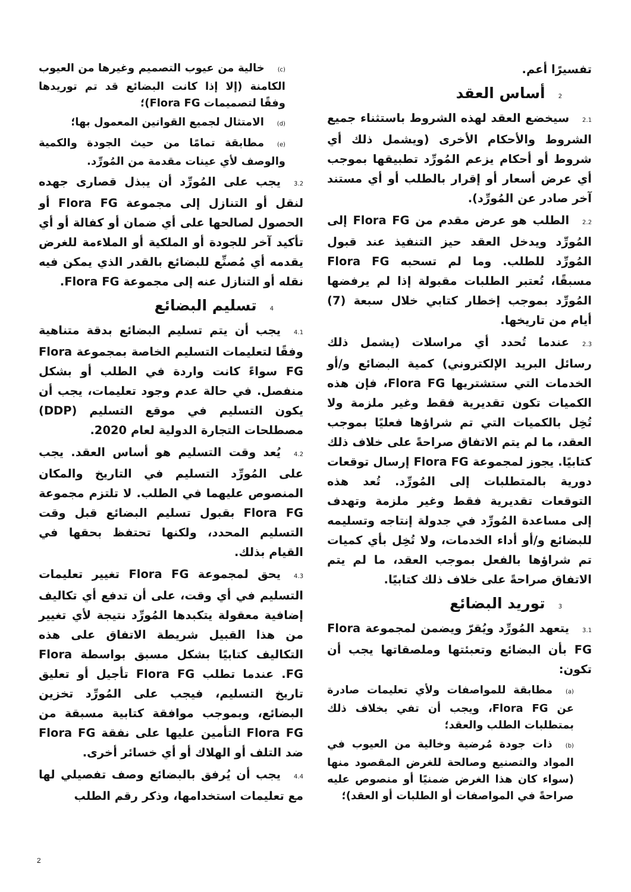(c) خالية من عيوب التصميم وغيرها من العيوب الكامنة (إلا إذا كانت البضائع قد تم توريدها وفقًا لتصميمات Flora FG)؛
(d) الامتثال لجميع القوانين المعمول بها؛
(e) مطابقة تمامًا من حيث الجودة والكمية والوصف لأي عينات مقدمة من المُورِّد.
3.2يجب على المُورِّد أن يبذل قصارى جهده لنقل أو التنازل إلى مجموعة Flora FG أو الحصول لصالحها على أي ضمان أو كفالة أو أي تأكيد آخر للجودة أو الملكية أو الملاءمة للغرض يقدمه أي مُصنِّع للبضائع بالقدر الذي يمكن فيه نقله أو التنازل عنه إلى مجموعة Flora FG.
4تسليم البضائع
4.1يجب أن يتم تسليم البضائع بدقة متناهية وفقًا لتعليمات التسليم الخاصة بمجموعة Flora FG سواءً كانت واردة في الطلب أو بشكل منفصل. في حالة عدم وجود تعليمات، يجب أن يكون التسليم في موقع التسليم (DDP) مصطلحات التجارة الدولية لعام 2020.
4.2يُعد وقت التسليم هو أساس العقد. يجب على المُورِّد التسليم في التاريخ والمكان المنصوص عليهما في الطلب. لا تلتزم مجموعة Flora FG بقبول تسليم البضائع قبل وقت التسليم المحدد، ولكنها تحتفظ بحقها في القيام بذلك.
4.3يحق لمجموعة Flora FG تغيير تعليمات التسليم في أي وقت، على أن تدفع أي تكاليف إضافية معقولة يتكبدها المُورِّد نتيجة لأي تغيير من هذا القبيل شريطة الاتفاق على هذه التكاليف كتابيًا بشكل مسبق بواسطة Flora FG. عندما تطلب Flora FG تأجيل أو تعليق تاريخ التسليم، فيجب على المُورِّد تخزين البضائع، وبموجب موافقة كتابية مسبقة من Flora FG التأمين عليها على نفقة Flora FG ضد التلف أو الهلاك أو أي خسائر أخرى.
4.4يجب أن يُرفق بالبضائع وصف تفصيلي لها مع تعليمات استخدامها، وذكر رقم الطلب
تفسيرًا أعم.
2أساس العقد
2.1سيخضع العقد لهذه الشروط باستثناء جميع الشروط والأحكام الأخرى (ويشمل ذلك أي شروط أو أحكام يزعم المُورِّد تطبيقها بموجب أي عرض أسعار أو إقرار بالطلب أو أي مستند آخر صادر عن المُورِّد).
2.2الطلب هو عرض مقدم من Flora FG إلى المُورِّد ويدخل العقد حيز التنفيذ عند قبول المُورِّد للطلب. وما لم تسحبه Flora FG مسبقًا، تُعتبر الطلبات مقبولة إذا لم يرفضها المُورِّد بموجب إخطار كتابي خلال سبعة (7) أيام من تاريخها.
2.3عندما تُحدد أي مراسلات (يشمل ذلك رسائل البريد الإلكتروني) كمية البضائع و/أو الخدمات التي ستشتريها Flora FG، فإن هذه الكميات تكون تقديرية فقط وغير ملزمة ولا تُخِل بالكميات التي تم شراؤها فعليًا بموجب العقد، ما لم يتم الاتفاق صراحةً على خلاف ذلك كتابيًا. يجوز لمجموعة Flora FG إرسال توقعات دورية بالمتطلبات إلى المُورِّد. تُعد هذه التوقعات تقديرية فقط وغير ملزمة وتهدف إلى مساعدة المُورِّد في جدولة إنتاجه وتسليمه للبضائع و/أو أداء الخدمات، ولا تُخِل بأي كميات تم شراؤها بالفعل بموجب العقد، ما لم يتم الاتفاق صراحةً على خلاف ذلك كتابيًا.
3توريد البضائع
3.1يتعهد المُورِّد ويُقرّ ويضمن لمجموعة Flora FG بأن البضائع وتعبئتها وملصقاتها يجب أن تكون:
(a) مطابقة للمواصفات ولأي تعليمات صادرة عن Flora FG، ويجب أن تفي بخلاف ذلك بمتطلبات الطلب والعقد؛
(b) ذات جودة مُرضية وخالية من العيوب في المواد والتصنيع وصالحة للغرض المقصود منها (سواء كان هذا الغرض ضمنيًا أو منصوص عليه صراحةً في المواصفات أو الطلبات أو العقد)؛
2